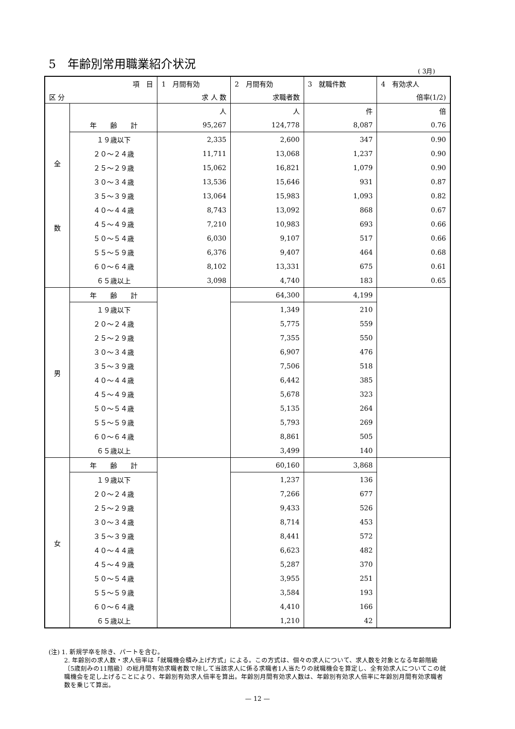5　年齢別常用職業紹介状況
( 3月)
| 項 目 | | 1 月間有効 | 2 月間有効 | 3 就職件数 | 4 有効求人 |
| --- | --- | --- | --- | --- | --- |
| 区 分 | | 求 人 数 | 求職者数 | | 倍率(1/2) |
| 全 数 | | 人 | 人 | 件 | 倍 |
| | 年 齢 計 | 95,267 | 124,778 | 8,087 | 0.76 |
| | １９歳以下 | 2,335 | 2,600 | 347 | 0.90 |
| | ２０～２４歳 | 11,711 | 13,068 | 1,237 | 0.90 |
| | ２５～２９歳 | 15,062 | 16,821 | 1,079 | 0.90 |
| | ３０～３４歳 | 13,536 | 15,646 | 931 | 0.87 |
| | ３５～３９歳 | 13,064 | 15,983 | 1,093 | 0.82 |
| | ４０～４４歳 | 8,743 | 13,092 | 868 | 0.67 |
| | ４５～４９歳 | 7,210 | 10,983 | 693 | 0.66 |
| | ５０～５４歳 | 6,030 | 9,107 | 517 | 0.66 |
| | ５５～５９歳 | 6,376 | 9,407 | 464 | 0.68 |
| | ６０～６４歳 | 8,102 | 13,331 | 675 | 0.61 |
| | ６５歳以上 | 3,098 | 4,740 | 183 | 0.65 |
| 男 | 年 齢 計 | | 64,300 | 4,199 | |
| | １９歳以下 | | 1,349 | 210 | |
| | ２０～２４歳 | | 5,775 | 559 | |
| | ２５～２９歳 | | 7,355 | 550 | |
| | ３０～３４歳 | | 6,907 | 476 | |
| | ３５～３９歳 | | 7,506 | 518 | |
| | ４０～４４歳 | | 6,442 | 385 | |
| | ４５～４９歳 | | 5,678 | 323 | |
| | ５０～５４歳 | | 5,135 | 264 | |
| | ５５～５９歳 | | 5,793 | 269 | |
| | ６０～６４歳 | | 8,861 | 505 | |
| | ６５歳以上 | | 3,499 | 140 | |
| 女 | 年 齢 計 | | 60,160 | 3,868 | |
| | １９歳以下 | | 1,237 | 136 | |
| | ２０～２４歳 | | 7,266 | 677 | |
| | ２５～２９歳 | | 9,433 | 526 | |
| | ３０～３４歳 | | 8,714 | 453 | |
| | ３５～３９歳 | | 8,441 | 572 | |
| | ４０～４４歳 | | 6,623 | 482 | |
| | ４５～４９歳 | | 5,287 | 370 | |
| | ５０～５４歳 | | 3,955 | 251 | |
| | ５５～５９歳 | | 3,584 | 193 | |
| | ６０～６４歳 | | 4,410 | 166 | |
| | ６５歳以上 | | 1,210 | 42 | |
(注) 1. 新規学卒を除き、パートを含む。
2. 年齢別の求人数・求人倍率は「就職機会積み上げ方式」による。この方式は、個々の求人について、求人数を対象となる年齢階級〔5歳刻みの11階級〕の総月間有効求職者数で除して当該求人に係る求職者1人当たりの就職機会を算定し、全有効求人についてこの就職機会を足し上げることにより、年齢別有効求人倍率を算出。年齢別月間有効求人数は、年齢別有効求人倍率に年齢別月間有効求職者数を乗じて算出。
— 12 —